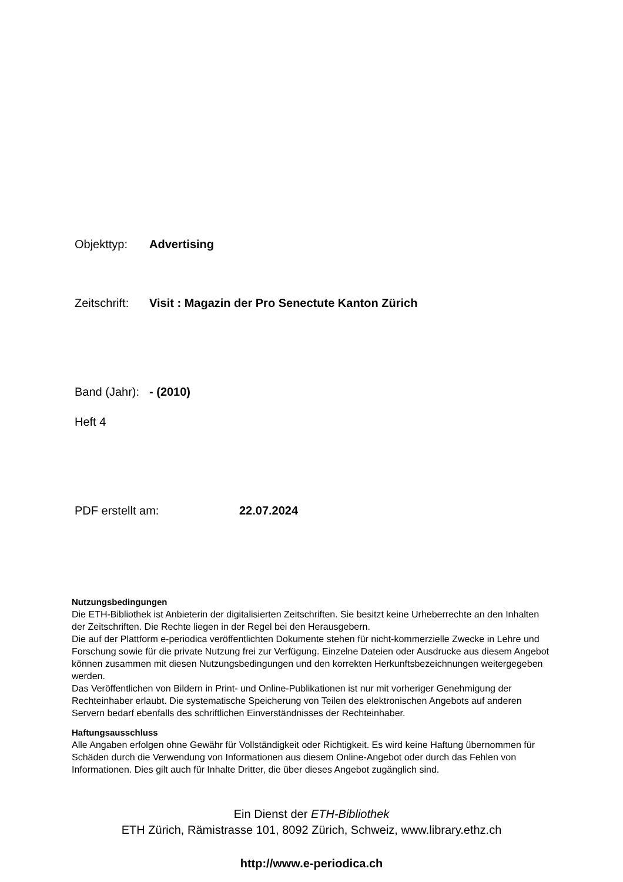Objekttyp: Advertising
Zeitschrift: Visit : Magazin der Pro Senectute Kanton Zürich
Band (Jahr): - (2010)
Heft 4
PDF erstellt am: 22.07.2024
Nutzungsbedingungen
Die ETH-Bibliothek ist Anbieterin der digitalisierten Zeitschriften. Sie besitzt keine Urheberrechte an den Inhalten der Zeitschriften. Die Rechte liegen in der Regel bei den Herausgebern.
Die auf der Plattform e-periodica veröffentlichten Dokumente stehen für nicht-kommerzielle Zwecke in Lehre und Forschung sowie für die private Nutzung frei zur Verfügung. Einzelne Dateien oder Ausdrucke aus diesem Angebot können zusammen mit diesen Nutzungsbedingungen und den korrekten Herkunftsbezeichnungen weitergegeben werden.
Das Veröffentlichen von Bildern in Print- und Online-Publikationen ist nur mit vorheriger Genehmigung der Rechteinhaber erlaubt. Die systematische Speicherung von Teilen des elektronischen Angebots auf anderen Servern bedarf ebenfalls des schriftlichen Einverständnisses der Rechteinhaber.
Haftungsausschluss
Alle Angaben erfolgen ohne Gewähr für Vollständigkeit oder Richtigkeit. Es wird keine Haftung übernommen für Schäden durch die Verwendung von Informationen aus diesem Online-Angebot oder durch das Fehlen von Informationen. Dies gilt auch für Inhalte Dritter, die über dieses Angebot zugänglich sind.
Ein Dienst der ETH-Bibliothek
ETH Zürich, Rämistrasse 101, 8092 Zürich, Schweiz, www.library.ethz.ch
http://www.e-periodica.ch